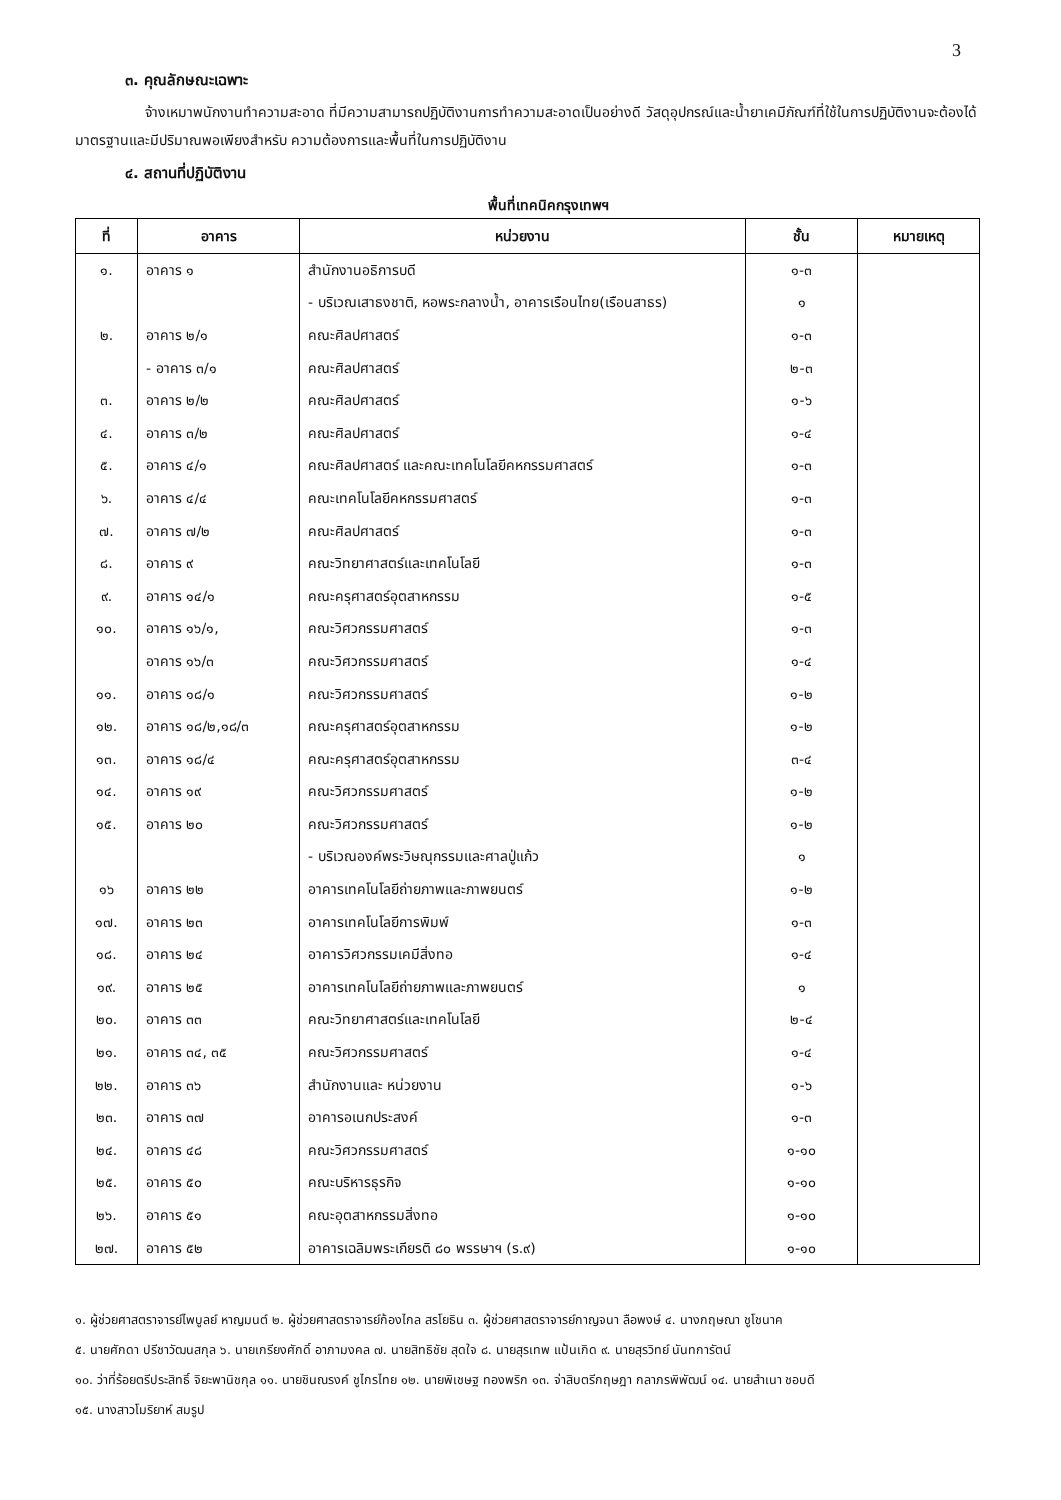3
๓. คุณลักษณะเฉพาะ
จ้างเหมาพนักงานทำความสะอาด ที่มีความสามารถปฏิบัติงานการทำความสะอาดเป็นอย่างดี วัสดุอุปกรณ์และน้ำยาเคมีภัณฑ์ที่ใช้ในการปฏิบัติงานจะต้องได้มาตรฐานและมีปริมาณพอเพียงสำหรับ ความต้องการและพื้นที่ในการปฏิบัติงาน
๔. สถานที่ปฏิบัติงาน
พื้นที่เทคนิคกรุงเทพฯ
| ที่ | อาคาร | หน่วยงาน | ชั้น | หมายเหตุ |
| --- | --- | --- | --- | --- |
| ๑. | อาคาร ๑ | สำนักงานอธิการบดี | ๑-๓ | |
| | | - บริเวณเสาธงชาติ, หอพระกลางน้ำ, อาคารเรือนไทย(เรือนสาธร) | ๑ | |
| ๒. | อาคาร ๒/๑ | คณะศิลปศาสตร์ | ๑-๓ | |
| | - อาคาร ๓/๑ | คณะศิลปศาสตร์ | ๒-๓ | |
| ๓. | อาคาร ๒/๒ | คณะศิลปศาสตร์ | ๑-๖ | |
| ๔. | อาคาร ๓/๒ | คณะศิลปศาสตร์ | ๑-๔ | |
| ๕. | อาคาร ๔/๑ | คณะศิลปศาสตร์ และคณะเทคโนโลยีคหกรรมศาสตร์ | ๑-๓ | |
| ๖. | อาคาร ๔/๔ | คณะเทคโนโลยีคหกรรมศาสตร์ | ๑-๓ | |
| ๗. | อาคาร ๗/๒ | คณะศิลปศาสตร์ | ๑-๓ | |
| ๘. | อาคาร ๙ | คณะวิทยาศาสตร์และเทคโนโลยี | ๑-๓ | |
| ๙. | อาคาร ๑๔/๑ | คณะครุศาสตร์อุตสาหกรรม | ๑-๕ | |
| ๑๐. | อาคาร ๑๖/๑, | คณะวิศวกรรมศาสตร์ | ๑-๓ | |
| | อาคาร ๑๖/๓ | คณะวิศวกรรมศาสตร์ | ๑-๔ | |
| ๑๑. | อาคาร ๑๘/๑ | คณะวิศวกรรมศาสตร์ | ๑-๒ | |
| ๑๒. | อาคาร ๑๘/๒,๑๘/๓ | คณะครุศาสตร์อุตสาหกรรม | ๑-๒ | |
| ๑๓. | อาคาร ๑๘/๔ | คณะครุศาสตร์อุตสาหกรรม | ๓-๔ | |
| ๑๔. | อาคาร ๑๙ | คณะวิศวกรรมศาสตร์ | ๑-๒ | |
| ๑๕. | อาคาร ๒๐ | คณะวิศวกรรมศาสตร์ | ๑-๒ | |
| | | - บริเวณองค์พระวิษณุกรรมและศาลปู่แก้ว | ๑ | |
| ๑๖ | อาคาร ๒๒ | อาคารเทคโนโลยีถ่ายภาพและภาพยนตร์ | ๑-๒ | |
| ๑๗. | อาคาร ๒๓ | อาคารเทคโนโลยีการพิมพ์ | ๑-๓ | |
| ๑๘. | อาคาร ๒๔ | อาคารวิศวกรรมเคมีสิ่งทอ | ๑-๔ | |
| ๑๙. | อาคาร ๒๕ | อาคารเทคโนโลยีถ่ายภาพและภาพยนตร์ | ๑ | |
| ๒๐. | อาคาร ๓๓ | คณะวิทยาศาสตร์และเทคโนโลยี | ๒-๔ | |
| ๒๑. | อาคาร ๓๔, ๓๕ | คณะวิศวกรรมศาสตร์ | ๑-๔ | |
| ๒๒. | อาคาร ๓๖ | สำนักงานและ หน่วยงาน | ๑-๖ | |
| ๒๓. | อาคาร ๓๗ | อาคารอเนกประสงค์ | ๑-๓ | |
| ๒๔. | อาคาร ๔๘ | คณะวิศวกรรมศาสตร์ | ๑-๑๐ | |
| ๒๕. | อาคาร ๕๐ | คณะบริหารธุรกิจ | ๑-๑๐ | |
| ๒๖. | อาคาร ๕๑ | คณะอุตสาหกรรมสิ่งทอ | ๑-๑๐ | |
| ๒๗. | อาคาร ๕๒ | อาคารเฉลิมพระเกียรติ ๘๐ พรรษาฯ (ร.๙) | ๑-๑๐ | |
๑. ผู้ช่วยศาสตราจารย์ไพบูลย์ หาญมนต์ ๒. ผู้ช่วยศาสตราจารย์ก้องไกล สรโยธิน ๓. ผู้ช่วยศาสตราจารย์กาญจนา ลือพงษ์ ๔. นางกฤษณา ชูโชนาค
๕. นายศักดา ปรีชาวัฒนสกุล ๖. นายเกรียงศักดิ์ อาภามงคล ๗. นายสิทธิชัย สุดใจ ๘. นายสุรเทพ แป้นเกิด ๙. นายสุรวิทย์ นันทการัตน์
๑๐. ว่าที่ร้อยตรีประสิทธิ์ จิยะพานิชกุล ๑๑. นายชินณรงค์ ชูไกรไทย ๑๒. นายพิเชษฐ ทองพริก ๑๓. จ่าสิบตรีกฤษฎา กลาภรพิพัฒน์ ๑๔. นายสำเนา ชอบดี
๑๕. นางสาวโมริยาห์ สมรูป